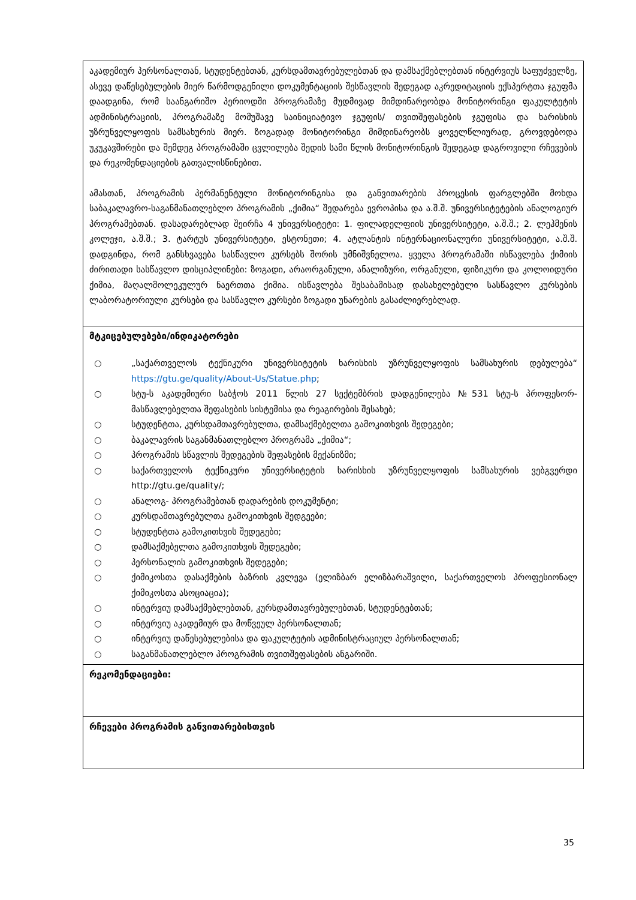| აკადემიურ პერსონალთან, სტუდენტებთან, კურსდამთავრებულებთან და დამსაქმებლებთან ინტერვიუს საფუძველზე, ასევე დაწესებულების მიერ წარმოდგენილი დოკუმენტაციის შესწავლის შედეგად აკრედიტაციის ექსპერტთა ჯგუფმა დაადგინა, რომ საანგარიშო პერიოდში პროგრამაზე მუდმივად მიმდინარეობდა მონიტორინგი ფაკულტეტის ადმინისტრაციის, პროგრამაზე მომუშავე საინიციატივო ჯგუფის/ თვითშეფასების ჯგუფისა და ხარისხის უზრუნველყოფის სამსახურის მიერ. ზოგადად მონიტორინგი მიმდინარეობს ყოველწლიურად, გროვდებოდა უკუკავშირები და შემდეგ პროგრამაში ცვლილება შედის სამი წლის მონიტორინგის შედეგად დაგროვილი რჩევების და რეკომენდაციების გათვალისწინებით. ამასთან, პროგრამის პერმანენტული მონიტორინგისა და განვითარების პროცესის ფარგლებში მოხდა საბაკალავრო-საგანმანათლებლო პროგრამის „ქიმია“ შედარება ევროპისა და ა.შ.შ. უნივერსიტეტების ანალოგიურ პროგრამებთან. დასადარებლად შეირჩა 4 უნივერსიტეტი: 1. ფილადელფიის უნივერსიტეტი, ა.შ.შ.; 2. ლეჰმენის კოლეჯი, ა.შ.შ.; 3. ტარტუს უნივერსიტეტი, ესტონეთი; 4. ატლანტის ინტერნაციონალური უნივერსიტეტი, ა.შ.შ. დადგინდა, რომ განსხვავება სასწავლო კურსებს შორის უმნიშვნელოა. ყველა პროგრამაში ისწავლება ქიმიის ძირითადი სასწავლო დისციპლინები: ზოგადი, არაორგანული, ანალიზური, ორგანული, ფიზიკური და კოლოიდური ქიმია, მაღალმოლეკულურ ნაერთთა ქიმია. ისწავლება შესაბამისად დასახელებული სასწავლო კურსების ლაბორატორიული კურსები და სასწავლო კურსები ზოგადი უნარების გასაძლიერებლად. |
| მტკიცებულებები/ინდიკატორები ○ „საქართველოს ტექნიკური უნივერსიტეტის ხარისხის უზრუნველყოფის სამსახურის დებულება“ https://gtu.ge/quality/About-Us/Statue.php ; ○ სტუ-ს აკადემიური საბჭოს 2011 წლის 27 სექტემბრის დადგენილება №531 სტუ-ს პროფესორ-მასწავლებელთა შეფასების სისტემისა და რეაგირების შესახებ; ○ სტუდენტთა, კურსდამთავრებულთა, დამსაქმებელთა გამოკითხვის შედეგები; ○ ბაკალავრის საგანმანათლებლო პროგრამა „ქიმია“; ○ პროგრამის სწავლის შედეგების შეფასების მექანიზმი; ○ საქართველოს ტექნიკური უნივერსიტეტის ხარისხის უზრუნველყოფის სამსახურის ვებგვერდი http://gtu.ge/quality/; ○ ანალოგ- პროგრამებთან დადარების დოკუმენტი; ○ კურსდამთავრებულთა გამოკითხვის შედგეები; ○ სტუდენტთა გამოკითხვის შედეგები; ○ დამსაქმებელთა გამოკითხვის შედეგები; ○ პერსონალის გამოკითხვის შედეგები; ○ ქიმიკოსთა დასაქმების ბაზრის კვლევა (ელიზბარ ელიზბარაშვილი, საქართველოს პროფესიონალ ქიმიკოსთა ასოციაცია); ○ ინტერვიუ დამსაქმებლებთან, კურსდამთავრებულებთან, სტუდენტებთან; ○ ინტერვიუ აკადემიურ და მოწვეულ პერსონალთან; ○ ინტერვიუ დაწესებულებისა და ფაკულტეტის ადმინისტრაციულ პერსონალთან; ○ საგანმანათლებლო პროგრამის თვითშეფასების ანგარიში. |
| რეკომენდაციები: |
| რჩევები პროგრამის განვითარებისთვის |
35